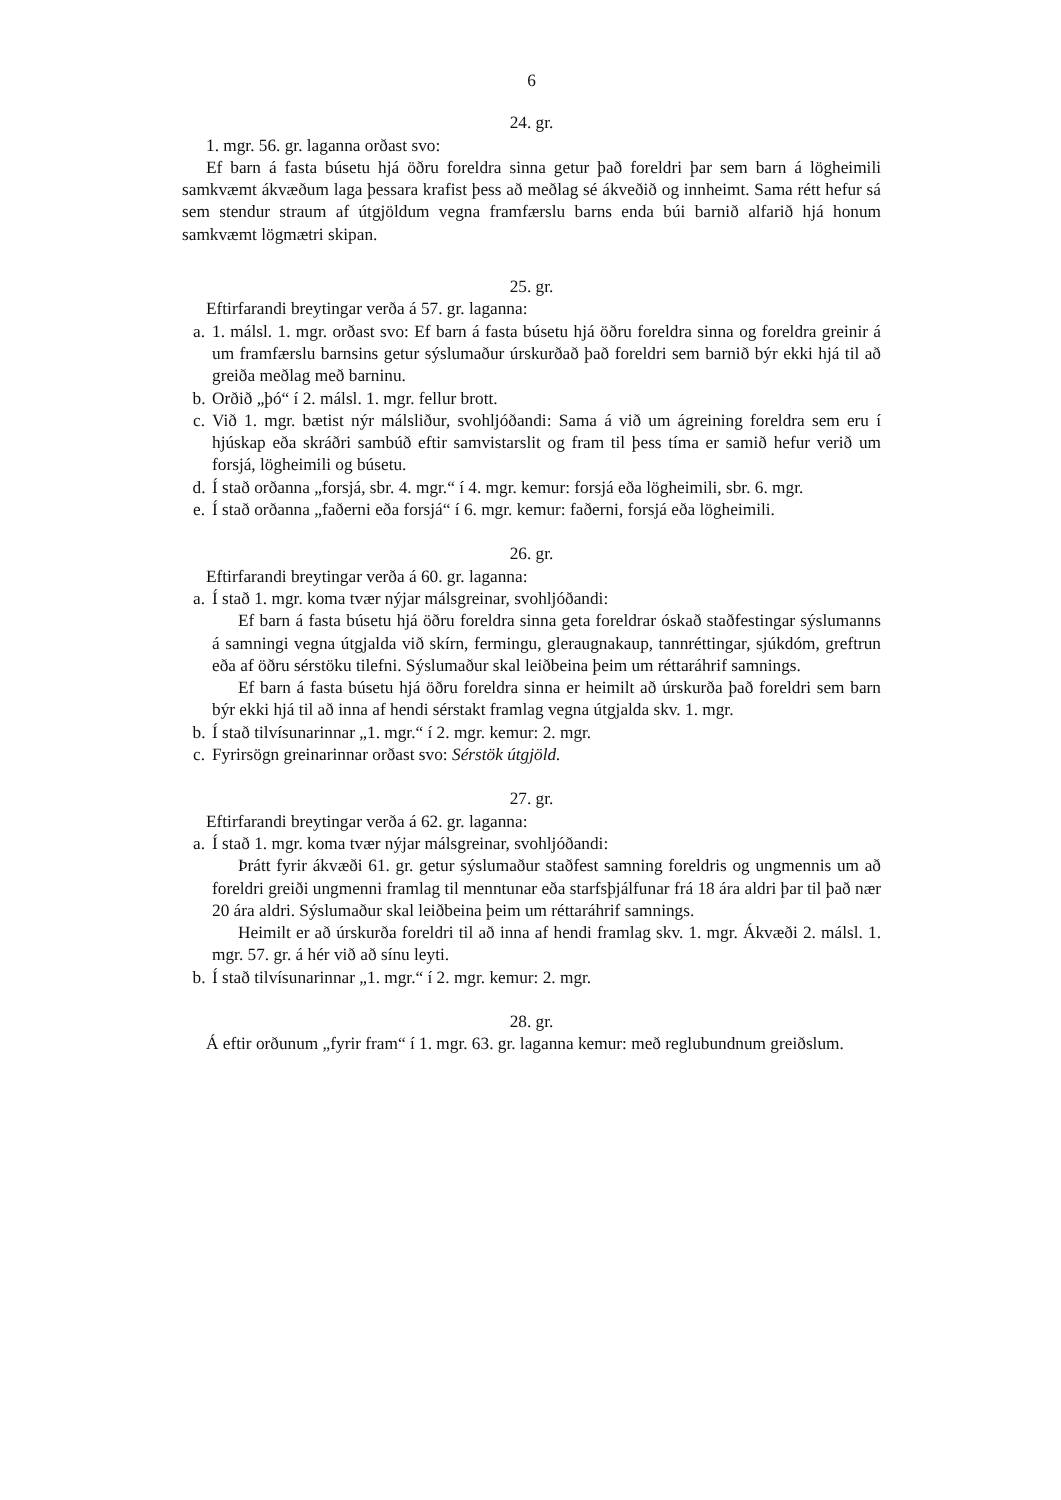6
24. gr.
1. mgr. 56. gr. laganna orðast svo:
Ef barn á fasta búsetu hjá öðru foreldra sinna getur það foreldri þar sem barn á lögheimili samkvæmt ákvæðum laga þessara krafist þess að meðlag sé ákveðið og innheimt. Sama rétt hefur sá sem stendur straum af útgjöldum vegna framfærslu barns enda búi barnið alfarið hjá honum samkvæmt lögmætri skipan.
25. gr.
Eftirfarandi breytingar verða á 57. gr. laganna:
a. 1. málsl. 1. mgr. orðast svo: Ef barn á fasta búsetu hjá öðru foreldra sinna og foreldra greinir á um framfærslu barnsins getur sýslumaður úrskurðað það foreldri sem barnið býr ekki hjá til að greiða meðlag með barninu.
b. Orðið „þó“ í 2. málsl. 1. mgr. fellur brott.
c. Við 1. mgr. bætist nýr málsliður, svohljóðandi: Sama á við um ágreining foreldra sem eru í hjúskap eða skráðri sambúð eftir samvistarslit og fram til þess tíma er samið hefur verið um forsjá, lögheimili og búsetu.
d. Í stað orðanna „forsjá, sbr. 4. mgr.“ í 4. mgr. kemur: forsjá eða lögheimili, sbr. 6. mgr.
e. Í stað orðanna „faðerni eða forsjá“ í 6. mgr. kemur: faðerni, forsjá eða lögheimili.
26. gr.
Eftirfarandi breytingar verða á 60. gr. laganna:
a. Í stað 1. mgr. koma tvær nýjar málsgreinar, svohljóðandi:
Ef barn á fasta búsetu hjá öðru foreldra sinna geta foreldrar óskað staðfestingar sýslumanns á samningi vegna útgjalda við skírn, fermingu, gleraugnakaup, tannréttingar, sjúkdóm, greftrun eða af öðru sérstöku tilefni. Sýslumaður skal leiðbeina þeim um réttaráhrif samnings.
Ef barn á fasta búsetu hjá öðru foreldra sinna er heimilt að úrskurða það foreldri sem barn býr ekki hjá til að inna af hendi sérstakt framlag vegna útgjalda skv. 1. mgr.
b. Í stað tilvísunarinnar „1. mgr.“ í 2. mgr. kemur: 2. mgr.
c. Fyrirsögn greinarinnar orðast svo: Sérstök útgjöld.
27. gr.
Eftirfarandi breytingar verða á 62. gr. laganna:
a. Í stað 1. mgr. koma tvær nýjar málsgreinar, svohljóðandi:
Þrátt fyrir ákvæði 61. gr. getur sýslumaður staðfest samning foreldris og ungmennis um að foreldri greiði ungmenni framlag til menntunar eða starfsþjálfunar frá 18 ára aldri þar til það nær 20 ára aldri. Sýslumaður skal leiðbeina þeim um réttaráhrif samnings.
Heimilt er að úrskurða foreldri til að inna af hendi framlag skv. 1. mgr. Ákvæði 2. málsl. 1. mgr. 57. gr. á hér við að sínu leyti.
b. Í stað tilvísunarinnar „1. mgr.“ í 2. mgr. kemur: 2. mgr.
28. gr.
Á eftir orðunum „fyrir fram“ í 1. mgr. 63. gr. laganna kemur: með reglubundnum greiðslum.